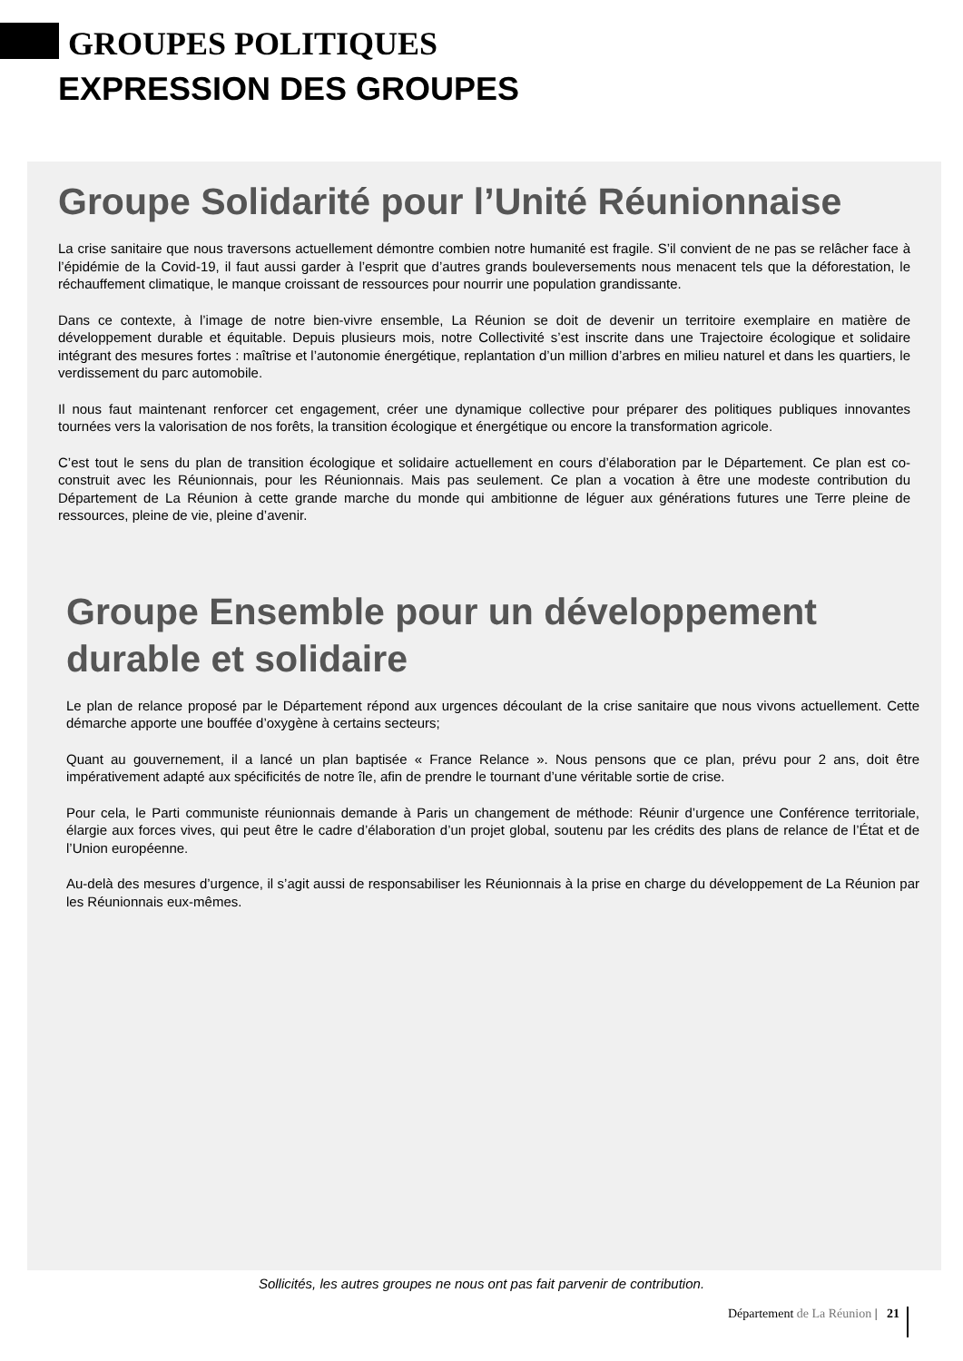GROUPES POLITIQUES
EXPRESSION DES GROUPES
Groupe Solidarité pour l’Unité Réunionnaise
La crise sanitaire que nous traversons actuellement démontre combien notre humanité est fragile. S’il convient de ne pas se relâcher face à l’épidémie de la Covid-19, il faut aussi garder à l’esprit que d’autres grands bouleversements nous menacent tels que la déforestation, le réchauffement climatique, le manque croissant de ressources pour nourrir une population grandissante.
Dans ce contexte, à l’image de notre bien-vivre ensemble, La Réunion se doit de devenir un territoire exemplaire en matière de développement durable et équitable. Depuis plusieurs mois, notre Collectivité s’est inscrite dans une Trajectoire écologique et solidaire intégrant des mesures fortes : maîtrise et l’autonomie énergétique, replantation d’un million d’arbres en milieu naturel et dans les quartiers, le verdissement du parc automobile.
Il nous faut maintenant renforcer cet engagement, créer une dynamique collective pour préparer des politiques publiques innovantes tournées vers la valorisation de nos forêts, la transition écologique et énergétique ou encore la transformation agricole.
C’est tout le sens du plan de transition écologique et solidaire actuellement en cours d’élaboration par le Département. Ce plan est co-construit avec les Réunionnais, pour les Réunionnais. Mais pas seulement. Ce plan a vocation à être une modeste contribution du Département de La Réunion à cette grande marche du monde qui ambitionne de léguer aux générations futures une Terre pleine de ressources, pleine de vie, pleine d’avenir.
Groupe Ensemble pour un développement durable et solidaire
Le plan de relance proposé par le Département répond aux urgences découlant de la crise sanitaire que nous vivons actuellement. Cette démarche apporte une bouffée d’oxygène à certains secteurs;
Quant au gouvernement, il a lancé un plan baptisée « France Relance ». Nous pensons que ce plan, prévu pour 2 ans, doit être impérativement adapté aux spécificités de notre île, afin de prendre le tournant d’une véritable sortie de crise.
Pour cela, le Parti communiste réunionnais demande à Paris un changement de méthode: Réunir d’urgence une Conférence territoriale, élargie aux forces vives, qui peut être le cadre d’élaboration d’un projet global, soutenu par les crédits des plans de relance de l’État et de l’Union européenne.
Au-delà des mesures d’urgence, il s’agit aussi de responsabiliser les Réunionnais à la prise en charge du développement de La Réunion par les Réunionnais eux-mêmes.
Sollicités, les autres groupes ne nous ont pas fait parvenir de contribution.
Département de La Réunion | 21